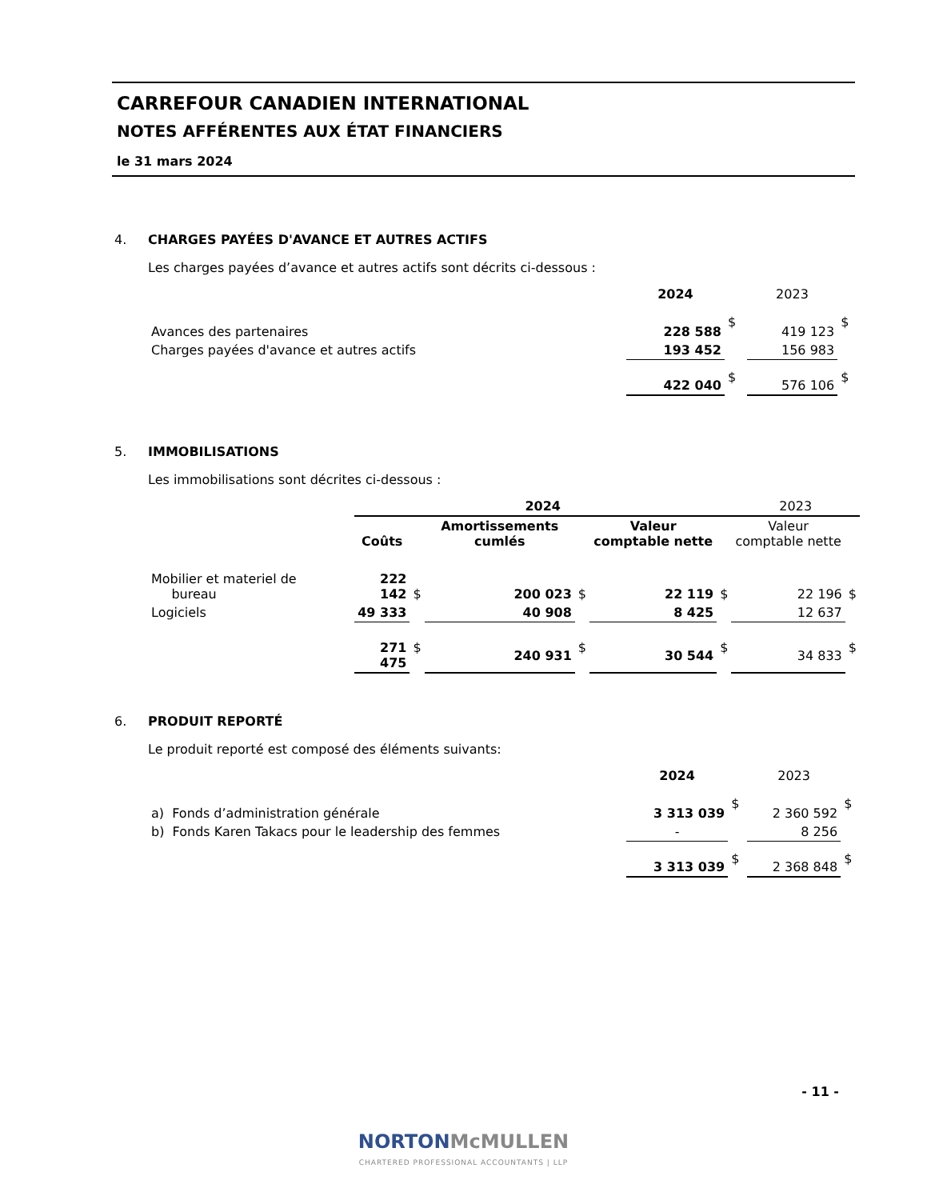CARREFOUR CANADIEN INTERNATIONAL
NOTES AFFÉRENTES AUX ÉTAT FINANCIERS
le 31 mars 2024
4. CHARGES PAYÉES D'AVANCE ET AUTRES ACTIFS
Les charges payées d’avance et autres actifs sont décrits ci-dessous :
| | 2024 | | 2023 | |
| --- | --- | --- | --- | --- |
| Avances des partenaires | 228 588 | $ | 419 123 | $ |
| Charges payées d'avance et autres actifs | 193 452 | | 156 983 | |
| | 422 040 | $ | 576 106 | $ |
5. IMMOBILISATIONS
Les immobilisations sont décrites ci-dessous :
| | 2024 | | | | | | 2023 | |
| --- | --- | --- | --- | --- | --- | --- | --- | --- |
| | Coûts | | Amortissements cumlés | | Valeur comptable nette | | Valeur comptable nette | |
| Mobilier et materiel de bureau | 222 142 | $ | 200 023 | $ | 22 119 | $ | 22 196 | $ |
| Logiciels | 49 333 | | 40 908 | | 8 425 | | 12 637 | |
| | 271 475 | $ | 240 931 | $ | 30 544 | $ | 34 833 | $ |
6. PRODUIT REPORTÉ
Le produit reporté est composé des éléments suivants:
| | 2024 | | 2023 | |
| --- | --- | --- | --- | --- |
| a) Fonds d’administration générale | 3 313 039 | $ | 2 360 592 | $ |
| b) Fonds Karen Takacs pour le leadership des femmes | - | | 8 256 | |
| | 3 313 039 | $ | 2 368 848 | $ |
- 11 -
NORTONMcMULLEN
CHARTERED PROFESSIONAL ACCOUNTANTS | LLP